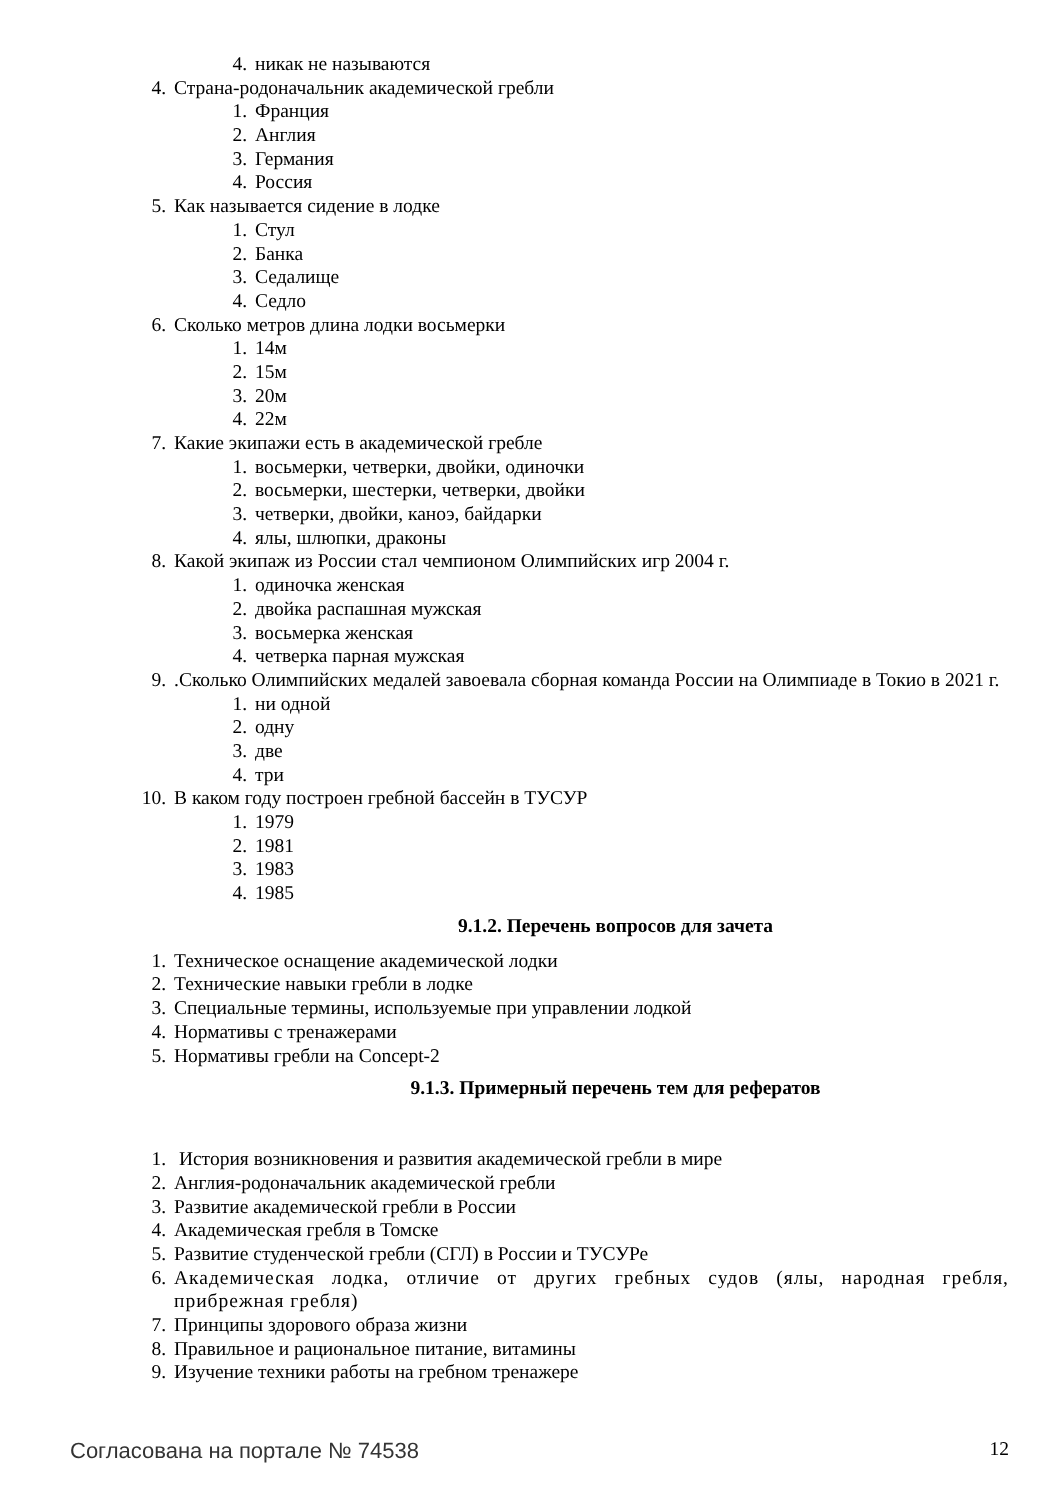4. никак не называются
4. Страна-родоначальник академической гребли
1. Франция
2. Англия
3. Германия
4. Россия
5. Как называется сидение в лодке
1. Стул
2. Банка
3. Седалище
4. Седло
6. Сколько метров длина лодки восьмерки
1. 14м
2. 15м
3. 20м
4. 22м
7. Какие экипажи есть в академической гребле
1. восьмерки, четверки, двойки, одиночки
2. восьмерки, шестерки, четверки, двойки
3. четверки, двойки, каноэ, байдарки
4. ялы, шлюпки, драконы
8. Какой экипаж из России стал чемпионом Олимпийских игр 2004 г.
1. одиночка женская
2. двойка распашная мужская
3. восьмерка женская
4. четверка парная мужская
9..Сколько Олимпийских медалей завоевала сборная команда России на Олимпиаде в Токио в 2021 г.
1. ни одной
2. одну
3. две
4. три
10. В каком году построен гребной бассейн в ТУСУР
1. 1979
2. 1981
3. 1983
4. 1985
9.1.2. Перечень вопросов для зачета
1. Техническое оснащение академической лодки
2. Технические навыки гребли в лодке
3. Специальные термины, используемые при управлении лодкой
4. Нормативы с тренажерами
5. Нормативы гребли на Concept-2
9.1.3. Примерный перечень тем для рефератов
1. История возникновения и развития академической гребли в мире
2. Англия-родоначальник академической гребли
3. Развитие академической гребли в России
4. Академическая гребля в Томске
5. Развитие студенческой гребли (СГЛ) в России и ТУСУРе
6. Академическая лодка, отличие от других гребных судов (ялы, народная гребля, прибрежная гребля)
7. Принципы здорового образа жизни
8. Правильное и рациональное питание, витамины
9. Изучение техники работы на гребном тренажере
Согласована на портале № 74538 12